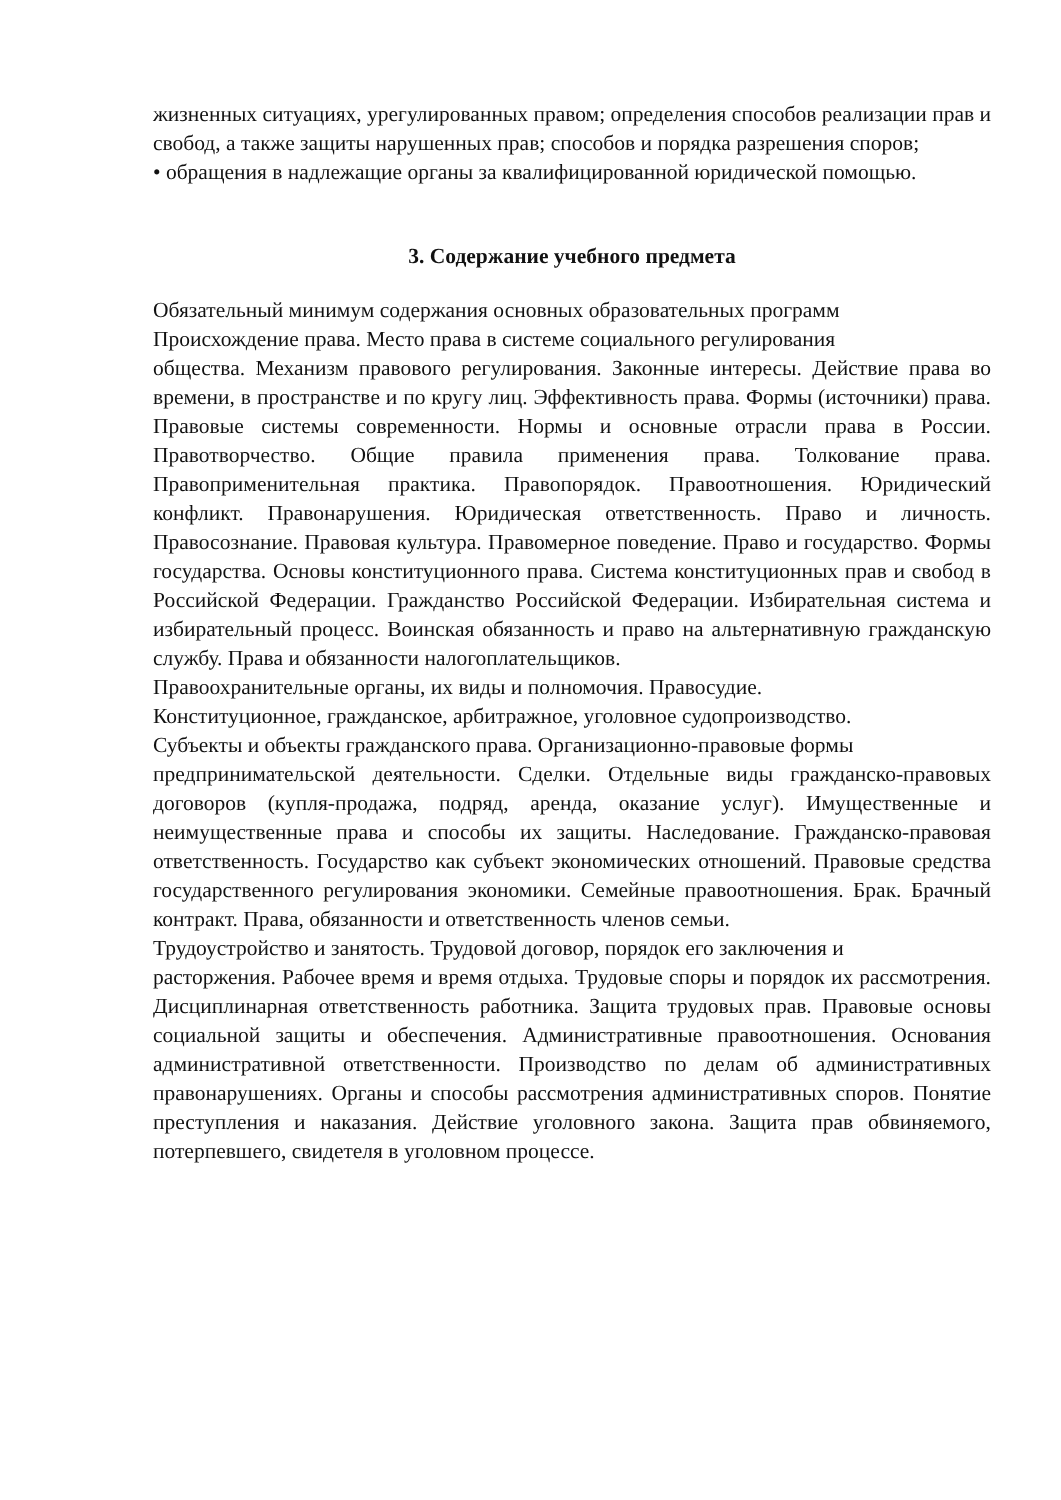жизненных ситуациях, урегулированных правом; определения способов реализации прав и свобод, а также защиты нарушенных прав; способов и порядка разрешения споров;
• обращения в надлежащие органы за квалифицированной юридической помощью.
3. Содержание учебного предмета
Обязательный минимум содержания основных образовательных программ
Происхождение права. Место права в системе социального регулирования
общества. Механизм правового регулирования. Законные интересы. Действие права во времени, в пространстве и по кругу лиц. Эффективность права. Формы (источники) права. Правовые системы современности. Нормы и основные отрасли права в России. Правотворчество. Общие правила применения права. Толкование права. Правоприменительная практика. Правопорядок. Правоотношения. Юридический конфликт. Правонарушения. Юридическая ответственность. Право и личность. Правосознание. Правовая культура. Правомерное поведение. Право и государство. Формы государства. Основы конституционного права. Система конституционных прав и свобод в Российской Федерации. Гражданство Российской Федерации. Избирательная система и избирательный процесс. Воинская обязанность и право на альтернативную гражданскую службу. Права и обязанности налогоплательщиков.
Правоохранительные органы, их виды и полномочия. Правосудие.
Конституционное, гражданское, арбитражное, уголовное судопроизводство.
Субъекты и объекты гражданского права. Организационно-правовые формы
предпринимательской деятельности. Сделки. Отдельные виды гражданско-правовых договоров (купля-продажа, подряд, аренда, оказание услуг). Имущественные и неимущественные права и способы их защиты. Наследование. Гражданско-правовая ответственность. Государство как субъект экономических отношений. Правовые средства государственного регулирования экономики. Семейные правоотношения. Брак. Брачный контракт. Права, обязанности и ответственность членов семьи.
Трудоустройство и занятость. Трудовой договор, порядок его заключения и
расторжения. Рабочее время и время отдыха. Трудовые споры и порядок их рассмотрения. Дисциплинарная ответственность работника. Защита трудовых прав. Правовые основы социальной защиты и обеспечения. Административные правоотношения. Основания административной ответственности. Производство по делам об административных правонарушениях. Органы и способы рассмотрения административных споров. Понятие преступления и наказания. Действие уголовного закона. Защита прав обвиняемого, потерпевшего, свидетеля в уголовном процессе.